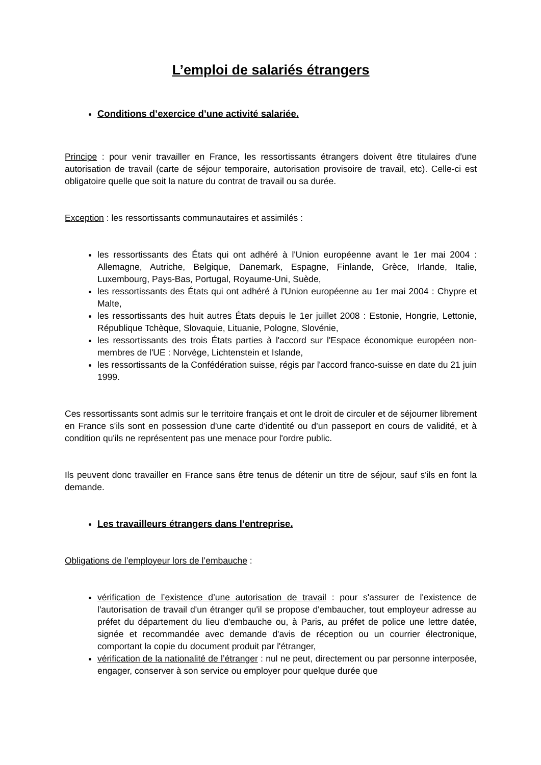L’emploi de salariés étrangers
Conditions d’exercice d’une activité salariée.
Principe : pour venir travailler en France, les ressortissants étrangers doivent être titulaires d'une autorisation de travail (carte de séjour temporaire, autorisation provisoire de travail, etc). Celle-ci est obligatoire quelle que soit la nature du contrat de travail ou sa durée.
Exception : les ressortissants communautaires et assimilés :
les ressortissants des États qui ont adhéré à l'Union européenne avant le 1er mai 2004 : Allemagne, Autriche, Belgique, Danemark, Espagne, Finlande, Grèce, Irlande, Italie, Luxembourg, Pays-Bas, Portugal, Royaume-Uni, Suède,
les ressortissants des États qui ont adhéré à l'Union européenne au 1er mai 2004 : Chypre et Malte,
les ressortissants des huit autres États depuis le 1er juillet 2008 : Estonie, Hongrie, Lettonie, République Tchèque, Slovaquie, Lituanie, Pologne, Slovénie,
les ressortissants des trois États parties à l'accord sur l'Espace économique européen non-membres de l'UE : Norvège, Lichtenstein et Islande,
les ressortissants de la Confédération suisse, régis par l'accord franco-suisse en date du 21 juin 1999.
Ces ressortissants sont admis sur le territoire français et ont le droit de circuler et de séjourner librement en France s'ils sont en possession d'une carte d'identité ou d'un passeport en cours de validité, et à condition qu'ils ne représentent pas une menace pour l'ordre public.
Ils peuvent donc travailler en France sans être tenus de détenir un titre de séjour, sauf s'ils en font la demande.
Les travailleurs étrangers dans l’entreprise.
Obligations de l’employeur lors de l’embauche :
vérification de l’existence d’une autorisation de travail : pour s'assurer de l'existence de l'autorisation de travail d'un étranger qu'il se propose d'embaucher, tout employeur adresse au préfet du département du lieu d'embauche ou, à Paris, au préfet de police une lettre datée, signée et recommandée avec demande d'avis de réception ou un courrier électronique, comportant la copie du document produit par l'étranger,
vérification de la nationalité de l’étranger : nul ne peut, directement ou par personne interposée, engager, conserver à son service ou employer pour quelque durée que